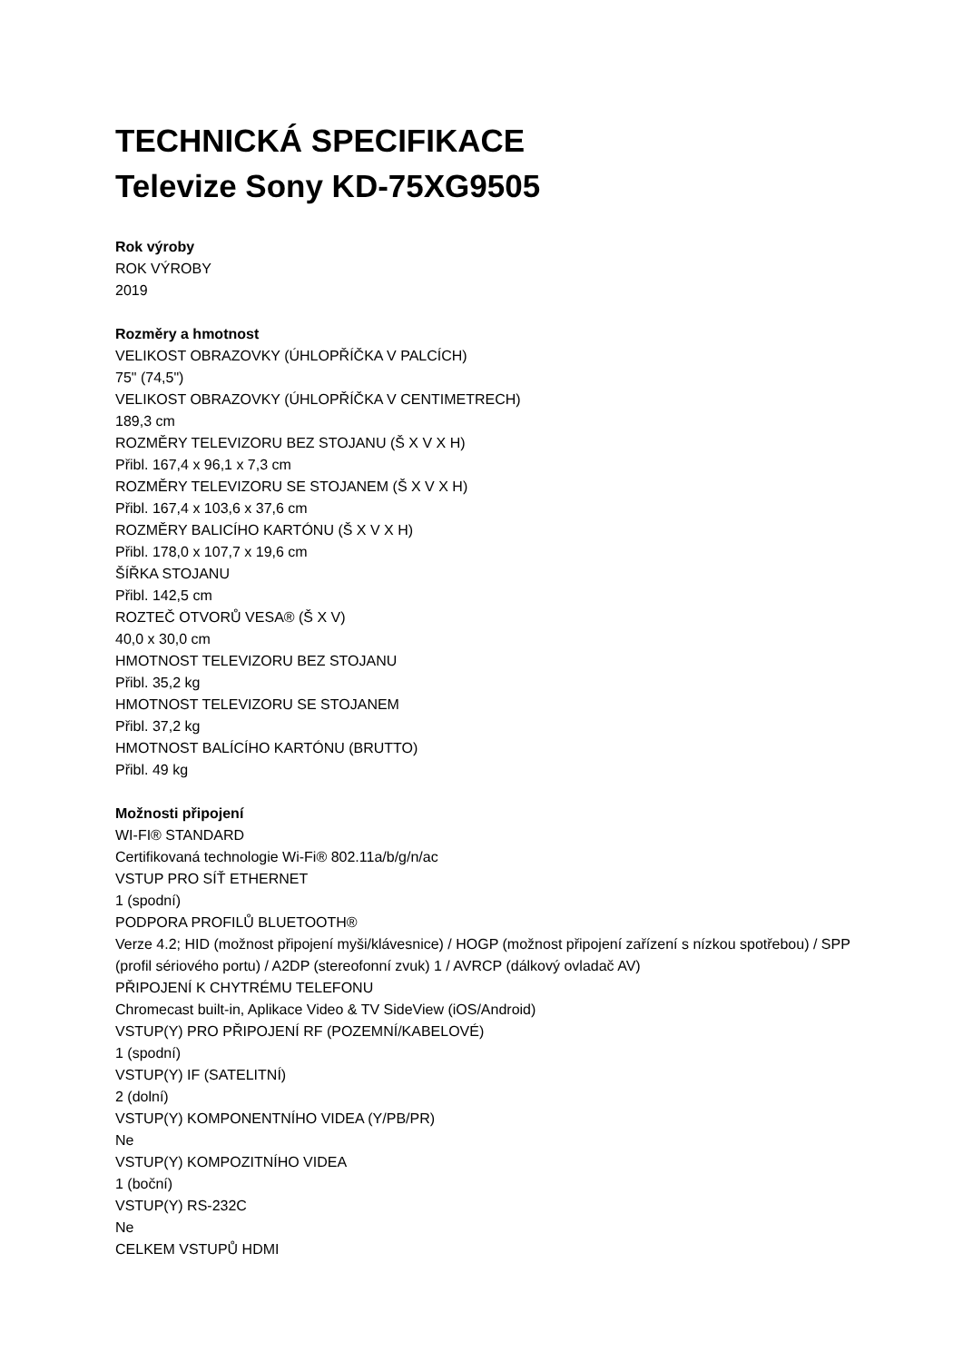TECHNICKÁ SPECIFIKACE
Televize Sony KD-75XG9505
Rok výroby
ROK VÝROBY
2019
Rozměry a hmotnost
VELIKOST OBRAZOVKY (ÚHLOPŘÍČKA V PALCÍCH)
75" (74,5")
VELIKOST OBRAZOVKY (ÚHLOPŘÍČKA V CENTIMETRECH)
189,3 cm
ROZMĚRY TELEVIZORU BEZ STOJANU (Š X V X H)
Přibl. 167,4 x 96,1 x 7,3 cm
ROZMĚRY TELEVIZORU SE STOJANEM (Š X V X H)
Přibl. 167,4 x 103,6 x 37,6 cm
ROZMĚRY BALICÍHO KARTÓNU (Š X V X H)
Přibl. 178,0 x 107,7 x 19,6 cm
ŠÍŘKA STOJANU
Přibl. 142,5 cm
ROZTEČ OTVORŮ VESA® (Š X V)
40,0 x 30,0 cm
HMOTNOST TELEVIZORU BEZ STOJANU
Přibl. 35,2 kg
HMOTNOST TELEVIZORU SE STOJANEM
Přibl. 37,2 kg
HMOTNOST BALÍCÍHO KARTÓNU (BRUTTO)
Přibl. 49 kg
Možnosti připojení
WI-FI® STANDARD
Certifikovaná technologie Wi-Fi® 802.11a/b/g/n/ac
VSTUP PRO SÍŤ ETHERNET
1 (spodní)
PODPORA PROFILŮ BLUETOOTH®
Verze 4.2; HID (možnost připojení myši/klávesnice) / HOGP (možnost připojení zařízení s nízkou spotřebou) / SPP (profil sériového portu) / A2DP (stereofonní zvuk) 1 / AVRCP (dálkový ovladač AV)
PŘIPOJENÍ K CHYTRÉMU TELEFONU
Chromecast built-in, Aplikace Video & TV SideView (iOS/Android)
VSTUP(Y) PRO PŘIPOJENÍ RF (POZEMNÍ/KABELOVÉ)
1 (spodní)
VSTUP(Y) IF (SATELITNÍ)
2 (dolní)
VSTUP(Y) KOMPONENTNÍHO VIDEA (Y/PB/PR)
Ne
VSTUP(Y) KOMPOZITNÍHO VIDEA
1 (boční)
VSTUP(Y) RS-232C
Ne
CELKEM VSTUPŮ HDMI